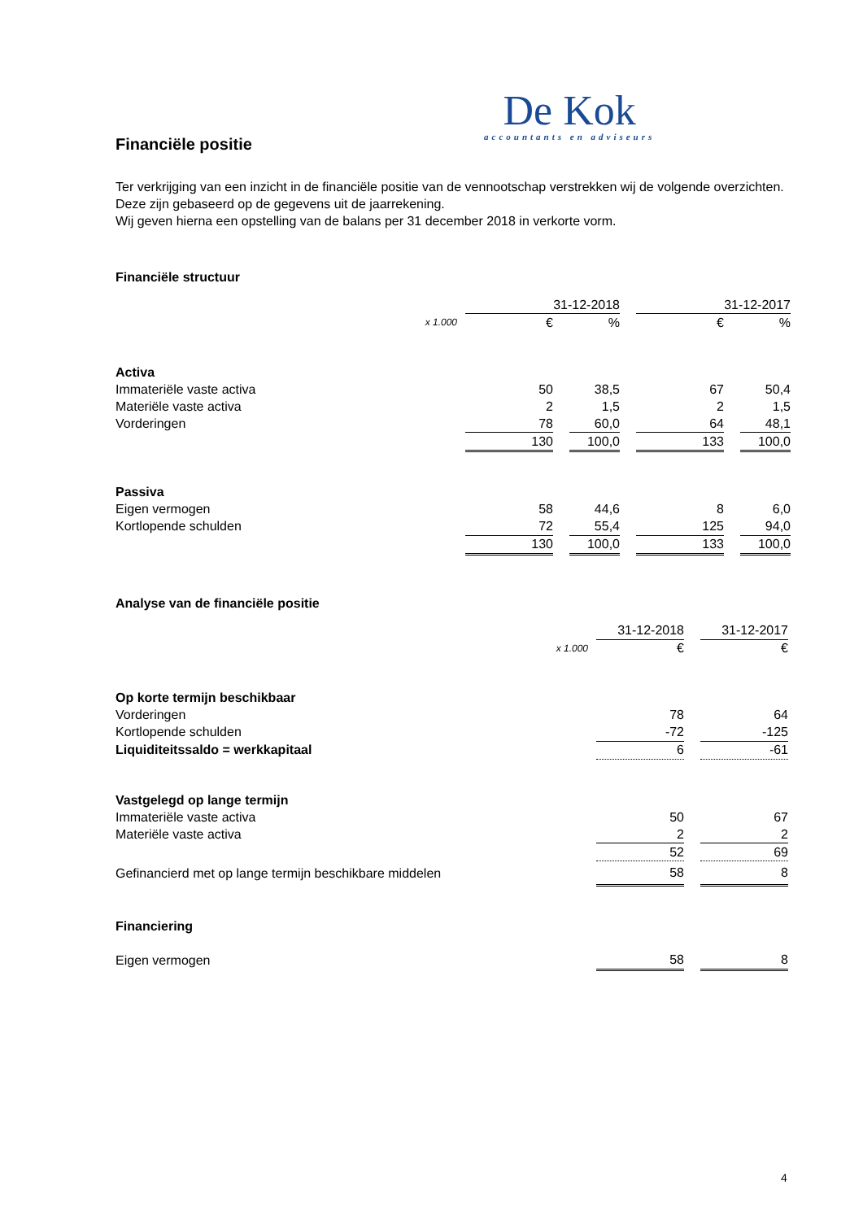De Kok
accountants en adviseurs
Financiële positie
Ter verkrijging van een inzicht in de financiële positie van de vennootschap verstrekken wij de volgende overzichten. Deze zijn gebaseerd op de gegevens uit de jaarrekening.
Wij geven hierna een opstelling van de balans per 31 december 2018 in verkorte vorm.
Financiële structuur
| | 31-12-2018 | | | | 31-12-2017 | | |
| x 1.000 | € | | % | | € | | % |
| Activa | | | | | | | |
| Immateriële vaste activa | 50 | | 38,5 | | 67 | | 50,4 |
| Materiële vaste activa | 2 | | 1,5 | | 2 | | 1,5 |
| Vorderingen | 78 | | 60,0 | | 64 | | 48,1 |
| | 130 | | 100,0 | | 133 | | 100,0 |
| Passiva | | | | | | | |
| Eigen vermogen | 58 | | 44,6 | | 8 | | 6,0 |
| Kortlopende schulden | 72 | | 55,4 | | 125 | | 94,0 |
| | 130 | | 100,0 | | 133 | | 100,0 |
Analyse van de financiële positie
| | 31-12-2018 | | 31-12-2017 |
| x 1.000 | € | | € |
| Op korte termijn beschikbaar | | | |
| Vorderingen | 78 | | 64 |
| Kortlopende schulden | -72 | | -125 |
| Liquiditeitssaldo = werkkapitaal | 6 | | -61 |
| Vastgelegd op lange termijn | | | |
| Immateriële vaste activa | 50 | | 67 |
| Materiële vaste activa | 2 | | 2 |
| | 52 | | 69 |
| Gefinancierd met op lange termijn beschikbare middelen | 58 | | 8 |
| Financiering | | | |
| Eigen vermogen | 58 | | 8 |
4